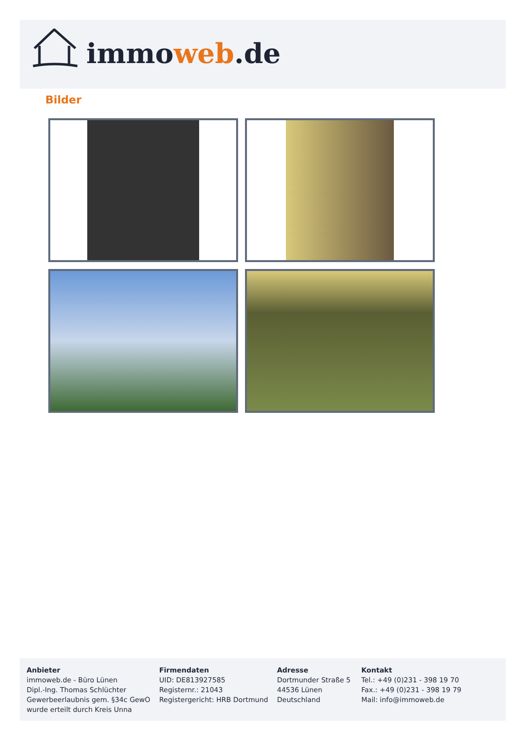immoweb.de
Bilder
Anbieter
immoweb.de - Büro Lünen
Dipl.-Ing. Thomas Schlüchter
Gewerbeerlaubnis gem. §34c GewO
wurde erteilt durch Kreis Unna
Firmendaten
UID: DE813927585
Registernr.: 21043
Registergericht: HRB Dortmund
Adresse
Dortmunder Straße 5
44536 Lünen
Deutschland
Kontakt
Tel.: +49 (0)231 - 398 19 70
Fax.: +49 (0)231 - 398 19 79
Mail: info@immoweb.de